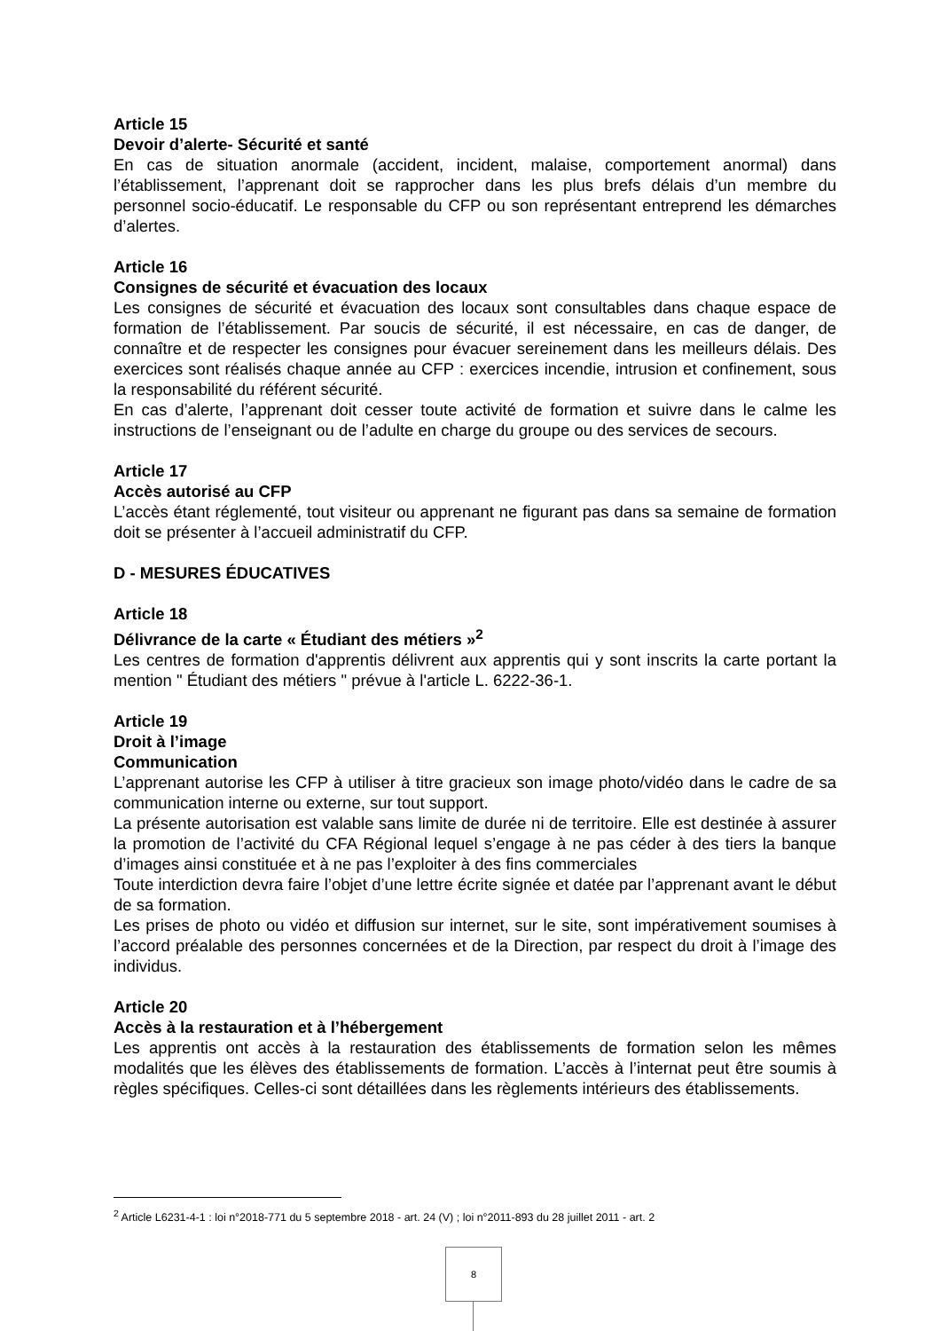Article 15
Devoir d’alerte- Sécurité et santé
En cas de situation anormale (accident, incident, malaise, comportement anormal) dans l’établissement, l’apprenant doit se rapprocher dans les plus brefs délais d’un membre du personnel socio-éducatif. Le responsable du CFP ou son représentant entreprend les démarches d’alertes.
Article 16
Consignes de sécurité et évacuation des locaux
Les consignes de sécurité et évacuation des locaux sont consultables dans chaque espace de formation de l’établissement. Par soucis de sécurité, il est nécessaire, en cas de danger, de connaître et de respecter les consignes pour évacuer sereinement dans les meilleurs délais. Des exercices sont réalisés chaque année au CFP : exercices incendie, intrusion et confinement, sous la responsabilité du référent sécurité.
En cas d’alerte, l’apprenant doit cesser toute activité de formation et suivre dans le calme les instructions de l’enseignant ou de l’adulte en charge du groupe ou des services de secours.
Article 17
Accès autorisé au CFP
L’accès étant réglementé, tout visiteur ou apprenant ne figurant pas dans sa semaine de formation doit se présenter à l’accueil administratif du CFP.
D - MESURES ÉDUCATIVES
Article 18
Délivrance de la carte « Étudiant des métiers »<sup>2</sup>
Les centres de formation d'apprentis délivrent aux apprentis qui y sont inscrits la carte portant la mention " Étudiant des métiers " prévue à l'article L. 6222-36-1.
Article 19
Droit à l’image
Communication
L’apprenant autorise les CFP à utiliser à titre gracieux son image photo/vidéo dans le cadre de sa communication interne ou externe, sur tout support.
La présente autorisation est valable sans limite de durée ni de territoire. Elle est destinée à assurer la promotion de l’activité du CFA Régional lequel s’engage à ne pas céder à des tiers la banque d’images ainsi constituée et à ne pas l’exploiter à des fins commerciales
Toute interdiction devra faire l’objet d’une lettre écrite signée et datée par l’apprenant avant le début de sa formation.
Les prises de photo ou vidéo et diffusion sur internet, sur le site, sont impérativement soumises à l’accord préalable des personnes concernées et de la Direction, par respect du droit à l’image des individus.
Article 20
Accès à la restauration et à l’hébergement
Les apprentis ont accès à la restauration des établissements de formation selon les mêmes modalités que les élèves des établissements de formation. L’accès à l’internat peut être soumis à règles spécifiques. Celles-ci sont détaillées dans les règlements intérieurs des établissements.
<sup>2</sup> Article L6231-4-1 : loi n°2018-771 du 5 septembre 2018 - art. 24 (V) ; loi n°2011-893 du 28 juillet 2011 - art. 2
8